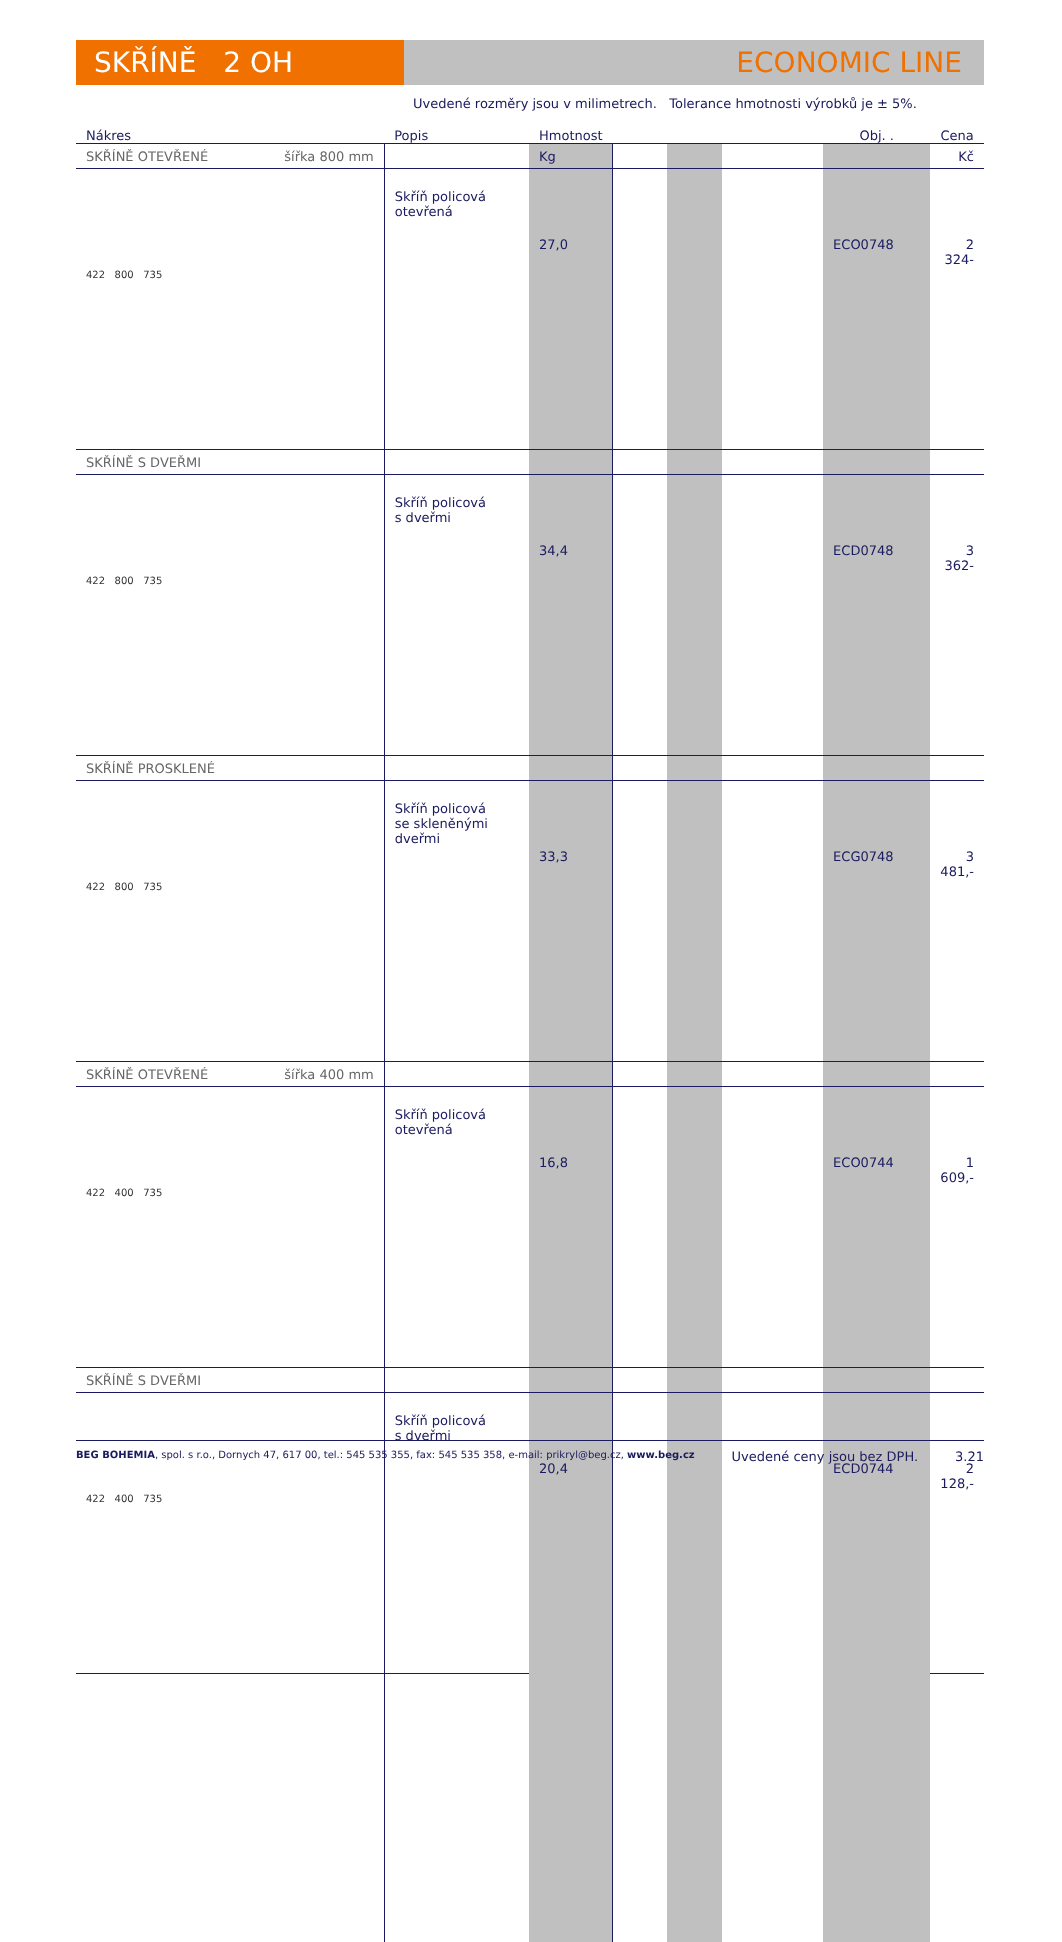SKŘÍNĚ 2 OH ECONOMIC LINE
Uvedené rozměry jsou v milimetrech. Tolerance hmotnosti výrobků je ± 5%.
| Nákres | Popis | Hmotnost | | | | Obj. . | Cena |
| --- | --- | --- | --- | --- | --- | --- | --- |
| SKŘÍNĚ OTEVŘENÉ šířka 800 mm | | Kg | | | | | Kč |
| 422 800 735 | Skříň policová otevřená | 27,0 | | | | ECO0748 | 2 324- |
| SKŘÍNĚ S DVEŘMI | | | | | | | |
| 422 800 735 | Skříň policová s dveřmi | 34,4 | | | | ECD0748 | 3 362- |
| SKŘÍNĚ PROSKLENÉ | | | | | | | |
| 422 800 735 | Skříň policová se skleněnými dveřmi | 33,3 | | | | ECG0748 | 3 481,- |
| SKŘÍNĚ OTEVŘENÉ šířka 400 mm | | | | | | | |
| 422 400 735 | Skříň policová otevřená | 16,8 | | | | ECO0744 | 1 609,- |
| SKŘÍNĚ S DVEŘMI | | | | | | | |
| 422 400 735 | Skříň policová s dveřmi | 20,4 | | | | ECD0744 | 2 128,- |
BEG BOHEMIA, spol. s r.o., Dornych 47, 617 00, tel.: 545 535 355, fax: 545 535 358, e-mail: prikryl@beg.cz, www.beg.cz Uvedené ceny jsou bez DPH. 3.21